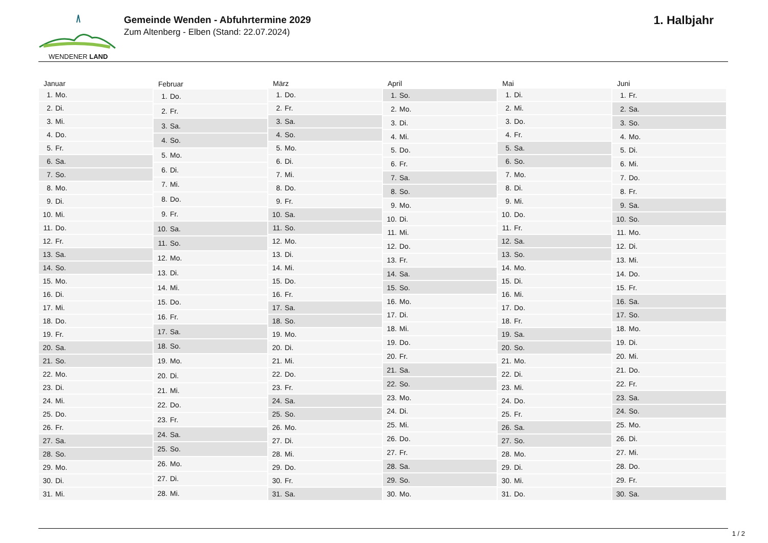WENDENER LAND
Gemeinde Wenden - Abfuhrtermine 2029
Zum Altenberg - Elben (Stand: 22.07.2024)
1. Halbjahr
| Januar | |
| --- | --- |
| 1. | Mo. |
| 2. | Di. |
| 3. | Mi. |
| 4. | Do. |
| 5. | Fr. |
| 6. | Sa. |
| 7. | So. |
| 8. | Mo. |
| 9. | Di. |
| 10. | Mi. |
| 11. | Do. |
| 12. | Fr. |
| 13. | Sa. |
| 14. | So. |
| 15. | Mo. |
| 16. | Di. |
| 17. | Mi. |
| 18. | Do. |
| 19. | Fr. |
| 20. | Sa. |
| 21. | So. |
| 22. | Mo. |
| 23. | Di. |
| 24. | Mi. |
| 25. | Do. |
| 26. | Fr. |
| 27. | Sa. |
| 28. | So. |
| 29. | Mo. |
| 30. | Di. |
| 31. | Mi. |
| Februar | |
| --- | --- |
| 1. | Do. |
| 2. | Fr. |
| 3. | Sa. |
| 4. | So. |
| 5. | Mo. |
| 6. | Di. |
| 7. | Mi. |
| 8. | Do. |
| 9. | Fr. |
| 10. | Sa. |
| 11. | So. |
| 12. | Mo. |
| 13. | Di. |
| 14. | Mi. |
| 15. | Do. |
| 16. | Fr. |
| 17. | Sa. |
| 18. | So. |
| 19. | Mo. |
| 20. | Di. |
| 21. | Mi. |
| 22. | Do. |
| 23. | Fr. |
| 24. | Sa. |
| 25. | So. |
| 26. | Mo. |
| 27. | Di. |
| 28. | Mi. |
| März | |
| --- | --- |
| 1. | Do. |
| 2. | Fr. |
| 3. | Sa. |
| 4. | So. |
| 5. | Mo. |
| 6. | Di. |
| 7. | Mi. |
| 8. | Do. |
| 9. | Fr. |
| 10. | Sa. |
| 11. | So. |
| 12. | Mo. |
| 13. | Di. |
| 14. | Mi. |
| 15. | Do. |
| 16. | Fr. |
| 17. | Sa. |
| 18. | So. |
| 19. | Mo. |
| 20. | Di. |
| 21. | Mi. |
| 22. | Do. |
| 23. | Fr. |
| 24. | Sa. |
| 25. | So. |
| 26. | Mo. |
| 27. | Di. |
| 28. | Mi. |
| 29. | Do. |
| 30. | Fr. |
| 31. | Sa. |
| April | |
| --- | --- |
| 1. | So. |
| 2. | Mo. |
| 3. | Di. |
| 4. | Mi. |
| 5. | Do. |
| 6. | Fr. |
| 7. | Sa. |
| 8. | So. |
| 9. | Mo. |
| 10. | Di. |
| 11. | Mi. |
| 12. | Do. |
| 13. | Fr. |
| 14. | Sa. |
| 15. | So. |
| 16. | Mo. |
| 17. | Di. |
| 18. | Mi. |
| 19. | Do. |
| 20. | Fr. |
| 21. | Sa. |
| 22. | So. |
| 23. | Mo. |
| 24. | Di. |
| 25. | Mi. |
| 26. | Do. |
| 27. | Fr. |
| 28. | Sa. |
| 29. | So. |
| 30. | Mo. |
| Mai | |
| --- | --- |
| 1. | Di. |
| 2. | Mi. |
| 3. | Do. |
| 4. | Fr. |
| 5. | Sa. |
| 6. | So. |
| 7. | Mo. |
| 8. | Di. |
| 9. | Mi. |
| 10. | Do. |
| 11. | Fr. |
| 12. | Sa. |
| 13. | So. |
| 14. | Mo. |
| 15. | Di. |
| 16. | Mi. |
| 17. | Do. |
| 18. | Fr. |
| 19. | Sa. |
| 20. | So. |
| 21. | Mo. |
| 22. | Di. |
| 23. | Mi. |
| 24. | Do. |
| 25. | Fr. |
| 26. | Sa. |
| 27. | So. |
| 28. | Mo. |
| 29. | Di. |
| 30. | Mi. |
| 31. | Do. |
| Juni | |
| --- | --- |
| 1. | Fr. |
| 2. | Sa. |
| 3. | So. |
| 4. | Mo. |
| 5. | Di. |
| 6. | Mi. |
| 7. | Do. |
| 8. | Fr. |
| 9. | Sa. |
| 10. | So. |
| 11. | Mo. |
| 12. | Di. |
| 13. | Mi. |
| 14. | Do. |
| 15. | Fr. |
| 16. | Sa. |
| 17. | So. |
| 18. | Mo. |
| 19. | Di. |
| 20. | Mi. |
| 21. | Do. |
| 22. | Fr. |
| 23. | Sa. |
| 24. | So. |
| 25. | Mo. |
| 26. | Di. |
| 27. | Mi. |
| 28. | Do. |
| 29. | Fr. |
| 30. | Sa. |
1 / 2